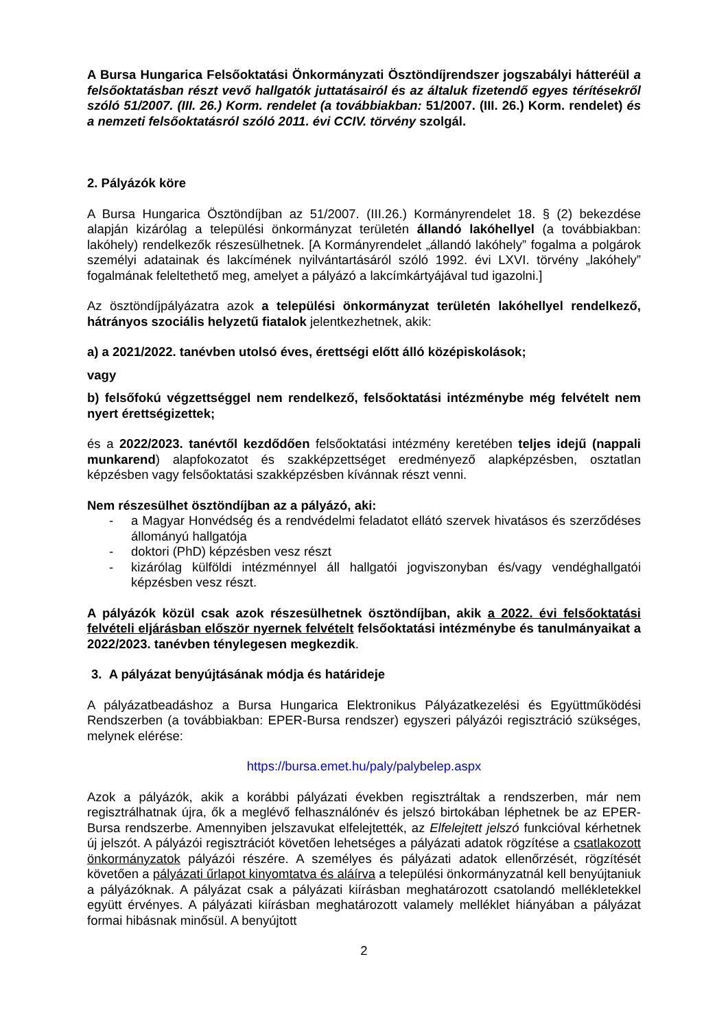A Bursa Hungarica Felsőoktatási Önkormányzati Ösztöndíjrendszer jogszabályi hátteréül a felsőoktatásban részt vevő hallgatók juttatásairól és az általuk fizetendő egyes térítésekről szóló 51/2007. (III. 26.) Korm. rendelet (a továbbiakban: 51/2007. (III. 26.) Korm. rendelet) és a nemzeti felsőoktatásról szóló 2011. évi CCIV. törvény szolgál.
2. Pályázók köre
A Bursa Hungarica Ösztöndíjban az 51/2007. (III.26.) Kormányrendelet 18. § (2) bekezdése alapján kizárólag a települési önkormányzat területén állandó lakóhellyel (a továbbiakban: lakóhely) rendelkezők részesülhetnek. [A Kormányrendelet „állandó lakóhely” fogalma a polgárok személyi adatainak és lakcímének nyilvántartásáról szóló 1992. évi LXVI. törvény „lakóhely” fogalmának feleltethető meg, amelyet a pályázó a lakcímkártyájával tud igazolni.]
Az ösztöndíjpályázatra azok a települési önkormányzat területén lakóhellyel rendelkező, hátrányos szociális helyzetű fiatalok jelentkezhetnek, akik:
a) a 2021/2022. tanévben utolsó éves, érettségi előtt álló középiskolások;
vagy
b) felsőfokú végzettséggel nem rendelkező, felsőoktatási intézménybe még felvételt nem nyert érettségizettek;
és a 2022/2023. tanévtől kezdődően felsőoktatási intézmény keretében teljes idejű (nappali munkarend) alapfokozatot és szakképzettséget eredményező alapképzésben, osztatlan képzésben vagy felsőoktatási szakképzésben kívánnak részt venni.
Nem részesülhet ösztöndíjban az a pályázó, aki:
- a Magyar Honvédség és a rendvédelmi feladatot ellátó szervek hivatásos és szerződéses állományú hallgatója
- doktori (PhD) képzésben vesz részt
- kizárólag külföldi intézménnyel áll hallgatói jogviszonyban és/vagy vendéghallgatói képzésben vesz részt.
A pályázók közül csak azok részesülhetnek ösztöndíjban, akik a 2022. évi felsőoktatási felvételi eljárásban először nyernek felvételt felsőoktatási intézménybe és tanulmányaikat a 2022/2023. tanévben ténylegesen megkezdik.
3. A pályázat benyújtásának módja és határideje
A pályázatbeadáshoz a Bursa Hungarica Elektronikus Pályázatkezelési és Együttműködési Rendszerben (a továbbiakban: EPER-Bursa rendszer) egyszeri pályázói regisztráció szükséges, melynek elérése:
https://bursa.emet.hu/paly/palybelep.aspx
Azok a pályázók, akik a korábbi pályázati években regisztráltak a rendszerben, már nem regisztrálhatnak újra, ők a meglévő felhasználónév és jelszó birtokában léphetnek be az EPER-Bursa rendszerbe. Amennyiben jelszavukat elfelejtették, az Elfelejtett jelszó funkcióval kérhetnek új jelszót. A pályázói regisztrációt követően lehetséges a pályázati adatok rögzítése a csatlakozott önkormányzatok pályázói részére. A személyes és pályázati adatok ellenőrzését, rögzítését követően a pályázati űrlapot kinyomtatva és aláírva a települési önkormányzatnál kell benyújtaniuk a pályázóknak. A pályázat csak a pályázati kiírásban meghatározott csatolandó mellékletekkel együtt érvényes. A pályázati kiírásban meghatározott valamely melléklet hiányában a pályázat formai hibásnak minősül. A benyújtott
2